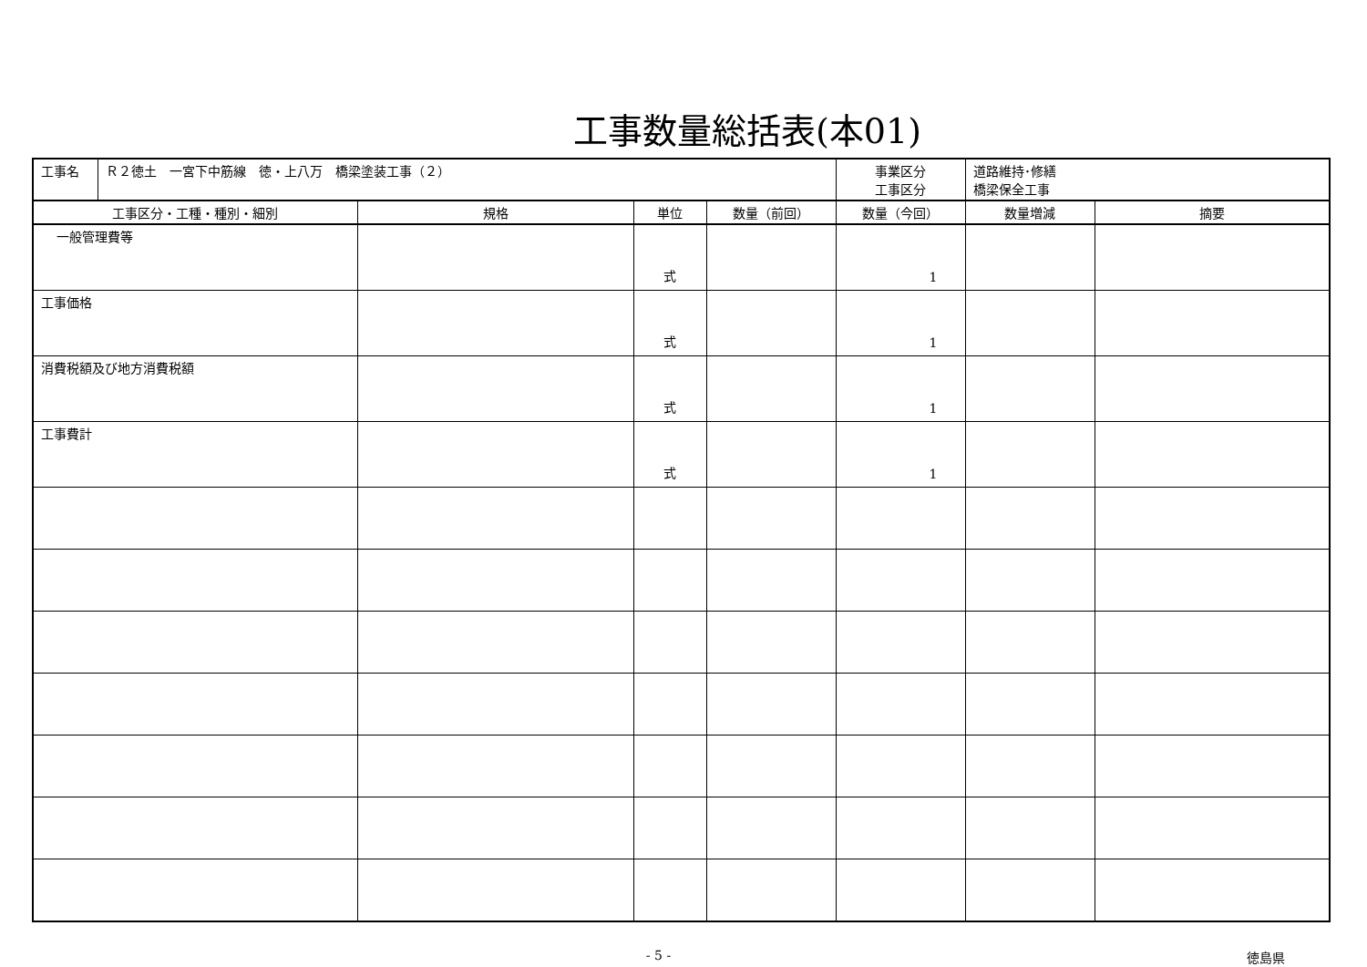工事数量総括表(本01)
| / 工事名 / Ｒ２徳土 一宮下中筋線 徳・上八万 橋梁塗装工事（２） / | | | | 事業区分 工事区分 | 道路維持･修繕 橋梁保全工事 | |
| 工事区分・工種・種別・細別 | 規格 | 単位 | 数量（前回） | 数量（今回） | 数量増減 | 摘要 |
| 一般管理費等 | | 式 | | 1 | | |
| 工事価格 | | 式 | | 1 | | |
| 消費税額及び地方消費税額 | | 式 | | 1 | | |
| 工事費計 | | 式 | | 1 | | |
- 5 - 徳島県